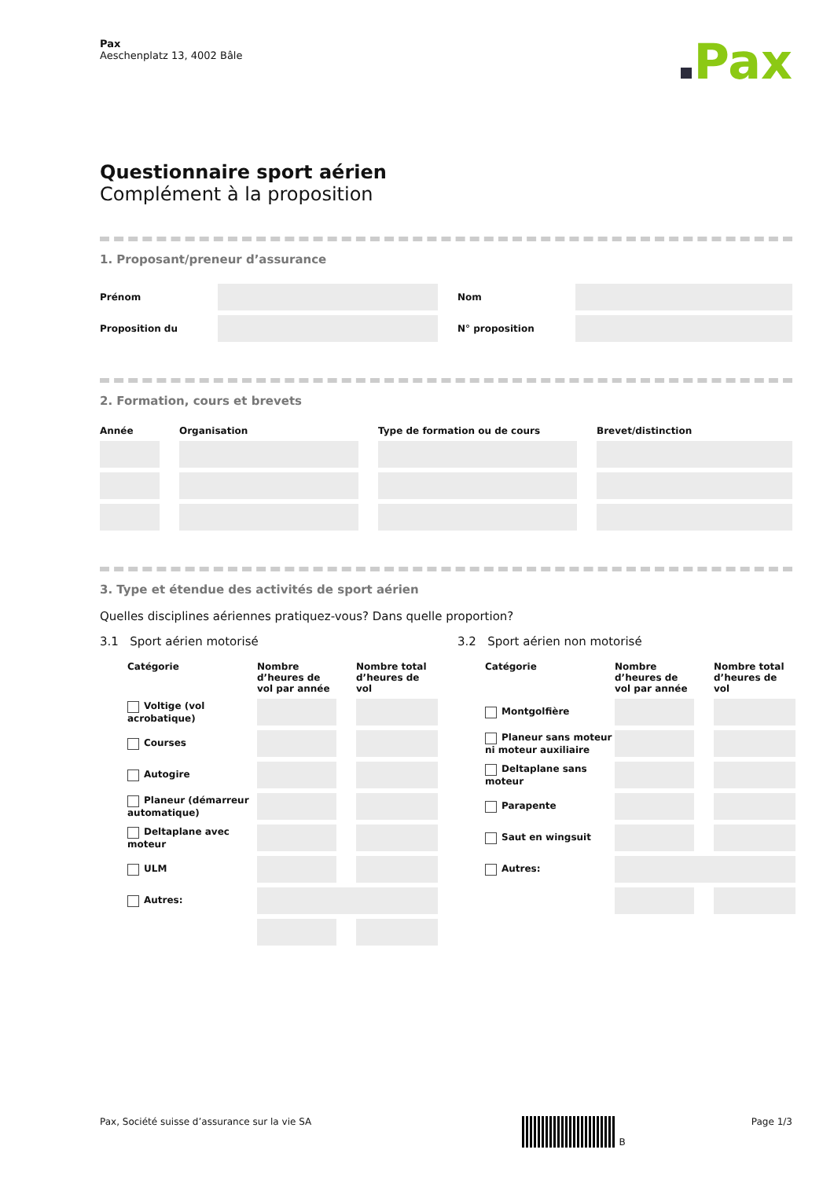Pax
Aeschenplatz 13, 4002 Bâle
Pax
Questionnaire sport aérien
Complément à la proposition
1. Proposant/preneur d’assurance
| Prénom | | | Nom | |
| Proposition du | | | N° proposition | |
2. Formation, cours et brevets
| Année | | Organisation | | Type de formation ou de cours | | Brevet/distinction |
| --- | --- | --- | --- | --- | --- | --- |
3. Type et étendue des activités de sport aérien
Quelles disciplines aériennes pratiquez-vous? Dans quelle proportion?
3.1 Sport aérien motorisé
| Catégorie | Nombre d’heures de vol par année | | Nombre total d’heures de vol |
| --- | --- | --- | --- |
| Voltige (vol acrobatique) | | | |
| Courses | | | |
| Autogire | | | |
| Planeur (démarreur automatique) | | | |
| Deltaplane avec moteur | | | |
| ULM | | | |
| Autres: | | | |
3.2 Sport aérien non motorisé
| Catégorie | Nombre d’heures de vol par année | | Nombre total d’heures de vol |
| --- | --- | --- | --- |
| Montgolfière | | | |
| Planeur sans moteur ni moteur auxiliaire | | | |
| Deltaplane sans moteur | | | |
| Parapente | | | |
| Saut en wingsuit | | | |
| Autres: | | | |
Pax, Société suisse d’assurance sur la vie SA B Page 1/3